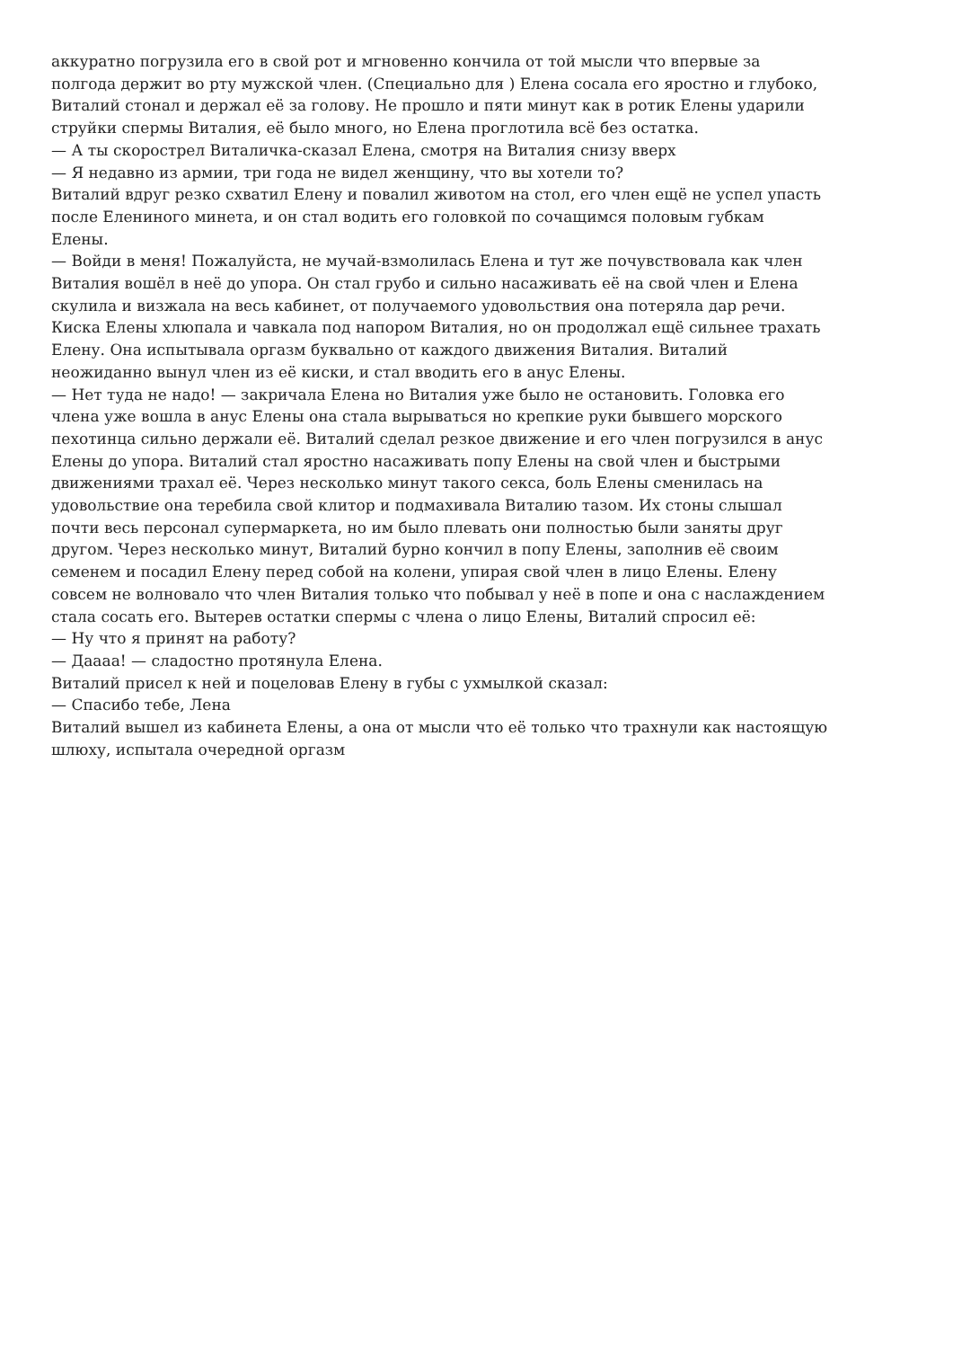аккуратно погрузила его в свой рот и мгновенно кончила от той мысли что впервые за
полгода держит во рту мужской член. (Специально для ) Елена сосала его яростно и глубоко,
Виталий стонал и держал её за голову. Не прошло и пяти минут как в ротик Елены ударили
струйки спермы Виталия, её было много, но Елена проглотила всё без остатка.
— А ты скорострел Виталичка-сказал Елена, смотря на Виталия снизу вверх
— Я недавно из армии, три года не видел женщину, что вы хотели то?
Виталий вдруг резко схватил Елену и повалил животом на стол, его член ещё не успел упасть
после Елениного минета, и он стал водить его головкой по сочащимся половым губкам
Елены.
— Войди в меня! Пожалуйста, не мучай-взмолилась Елена и тут же почувствовала как член
Виталия вошёл в неё до упора. Он стал грубо и сильно насаживать её на свой член и Елена
скулила и визжала на весь кабинет, от получаемого удовольствия она потеряла дар речи.
Киска Елены хлюпала и чавкала под напором Виталия, но он продолжал ещё сильнее трахать
Елену. Она испытывала оргазм буквально от каждого движения Виталия. Виталий
неожиданно вынул член из её киски, и стал вводить его в анус Елены.
— Нет туда не надо! — закричала Елена но Виталия уже было не остановить. Головка его
члена уже вошла в анус Елены она стала вырываться но крепкие руки бывшего морского
пехотинца сильно держали её. Виталий сделал резкое движение и его член погрузился в анус
Елены до упора. Виталий стал яростно насаживать попу Елены на свой член и быстрыми
движениями трахал её. Через несколько минут такого секса, боль Елены сменилась на
удовольствие она теребила свой клитор и подмахивала Виталию тазом. Их стоны слышал
почти весь персонал супермаркета, но им было плевать они полностью были заняты друг
другом. Через несколько минут, Виталий бурно кончил в попу Елены, заполнив её своим
семенем и посадил Елену перед собой на колени, упирая свой член в лицо Елены. Елену
совсем не волновало что член Виталия только что побывал у неё в попе и она с наслаждением
стала сосать его. Вытерев остатки спермы с члена о лицо Елены, Виталий спросил её:
— Ну что я принят на работу?
— Даааа! — сладостно протянула Елена.
Виталий присел к ней и поцеловав Елену в губы с ухмылкой сказал:
— Спасибо тебе, Лена
Виталий вышел из кабинета Елены, а она от мысли что её только что трахнули как настоящую
шлюху, испытала очередной оргазм